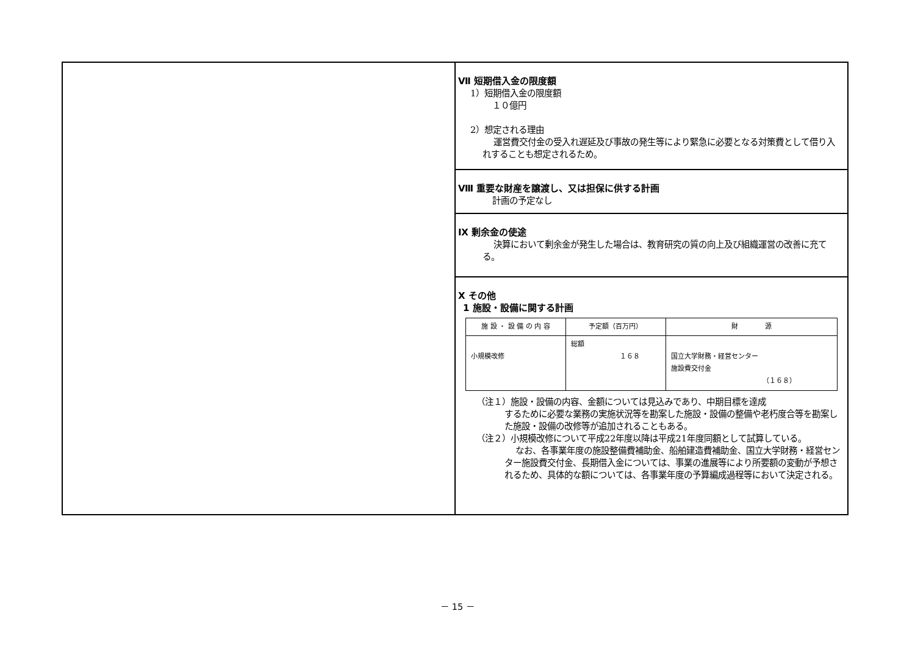Ⅶ 短期借入金の限度額
1）短期借入金の限度額
１０億円
2）想定される理由
運営費交付金の受入れ遅延及び事故の発生等により緊急に必要となる対策費として借り入れすることも想定されるため。
Ⅷ 重要な財産を譲渡し、又は担保に供する計画
計画の予定なし
Ⅸ 剰余金の使途
決算において剰余金が発生した場合は、教育研究の質の向上及び組織運営の改善に充てる。
Ⅹ その他
1 施設・設備に関する計画
| 施 設 ・ 設 備 の 内 容 | 予定額（百万円） | 財 源 |
| --- | --- | --- |
| 小規模改修 | 総額 １６８ | 国立大学財務・経営センター 施設費交付金 （１６８） |
（注１）施設・設備の内容、金額については見込みであり、中期目標を達成
するために必要な業務の実施状況等を勘案した施設・設備の整備や老朽度合等を勘案した施設・設備の改修等が追加されることもある。
（注２）小規模改修について平成22年度以降は平成21年度同額として試算している。
なお、各事業年度の施設整備費補助金、船舶建造費補助金、国立大学財務・経営センター施設費交付金、長期借入金については、事業の進展等により所要額の変動が予想されるため、具体的な額については、各事業年度の予算編成過程等において決定される。
－ 15 －